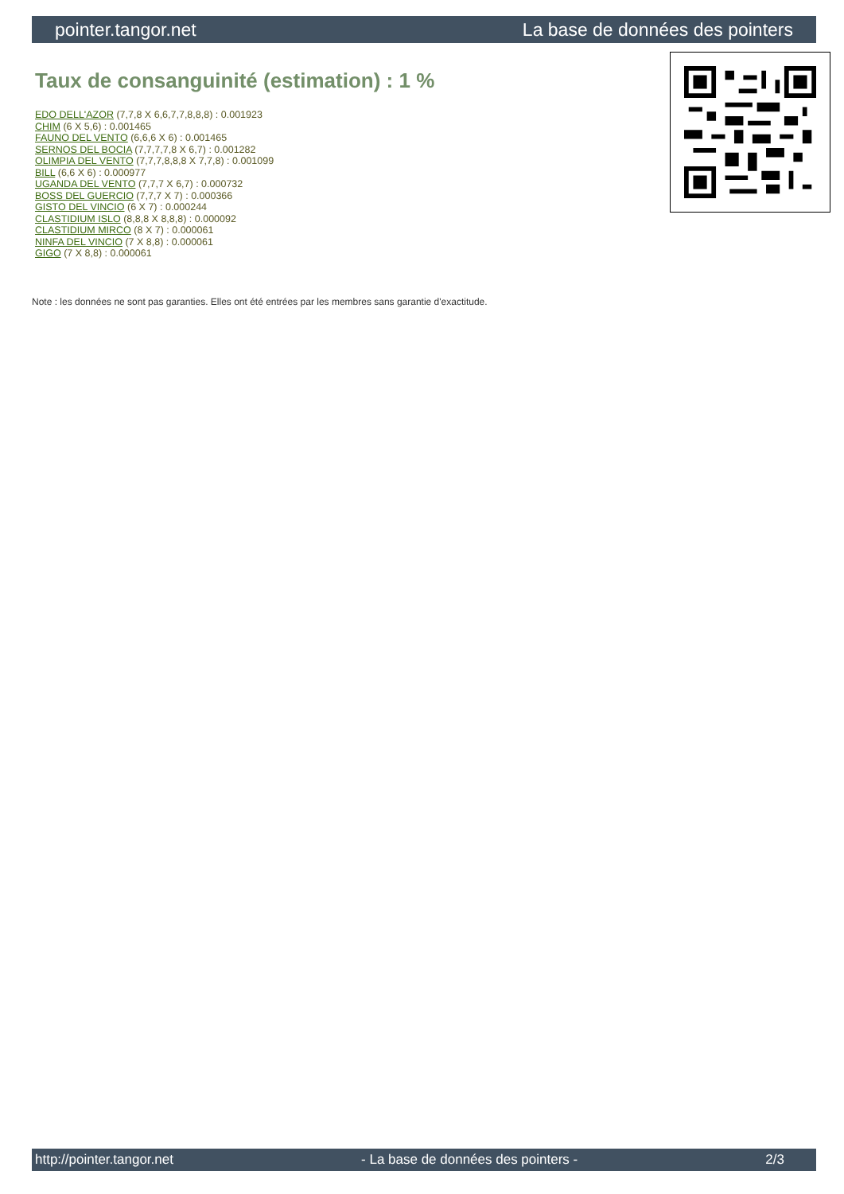pointer.tangor.net La base de données des pointers
Taux de consanguinité (estimation) : 1 %
EDO DELL'AZOR (7,7,8 X 6,6,7,7,8,8,8) : 0.001923
CHIM (6 X 5,6) : 0.001465
FAUNO DEL VENTO (6,6,6 X 6) : 0.001465
SERNOS DEL BOCIA (7,7,7,7,8 X 6,7) : 0.001282
OLIMPIA DEL VENTO (7,7,7,8,8,8 X 7,7,8) : 0.001099
BILL (6,6 X 6) : 0.000977
UGANDA DEL VENTO (7,7,7 X 6,7) : 0.000732
BOSS DEL GUERCIO (7,7,7 X 7) : 0.000366
GISTO DEL VINCIO (6 X 7) : 0.000244
CLASTIDIUM ISLO (8,8,8 X 8,8,8) : 0.000092
CLASTIDIUM MIRCO (8 X 7) : 0.000061
NINFA DEL VINCIO (7 X 8,8) : 0.000061
GIGO (7 X 8,8) : 0.000061
Note : les données ne sont pas garanties. Elles ont été entrées par les membres sans garantie d'exactitude.
http://pointer.tangor.net - La base de données des pointers - 2/3